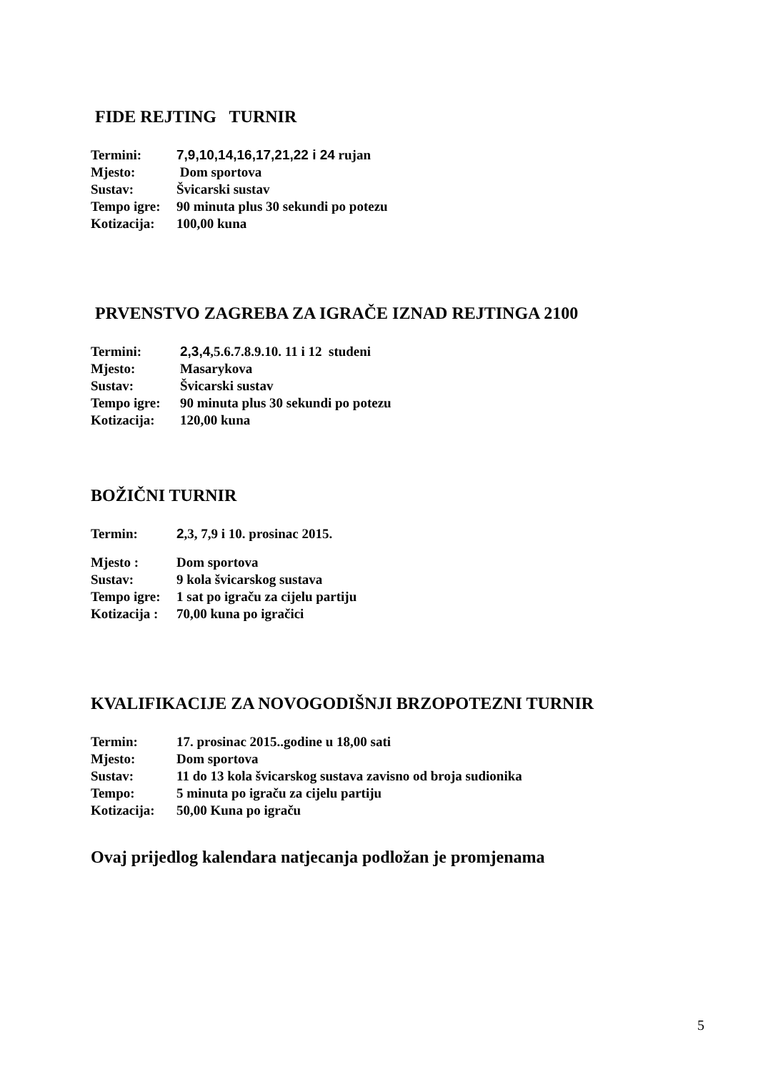FIDE REJTING TURNIR
| Termini: | 7,9,10,14,16,17,21,22 i 24 rujan |
| Mjesto: | Dom sportova |
| Sustav: | Švicarski sustav |
| Tempo igre: | 90 minuta plus 30 sekundi po potezu |
| Kotizacija: | 100,00 kuna |
PRVENSTVO ZAGREBA ZA IGRAČE IZNAD REJTINGA 2100
| Termini: | 2,3,4 ,5.6.7.8.9.10. 11 i 12 studeni |
| Mjesto: | Masarykova |
| Sustav: | Švicarski sustav |
| Tempo igre: | 90 minuta plus 30 sekundi po potezu |
| Kotizacija: | 120,00 kuna |
BOŽIČNI TURNIR
| Termin: | 2 ,3, 7,9 i 10. prosinac 2015. |
| Mjesto : | Dom sportova |
| Sustav: | 9 kola švicarskog sustava |
| Tempo igre: | 1 sat po igraču za cijelu partiju |
| Kotizacija : | 70,00 kuna po igračici |
KVALIFIKACIJE ZA NOVOGODIŠNJI BRZOPOTEZNI TURNIR
| Termin: | 17. prosinac 2015..godine u 18,00 sati |
| Mjesto: | Dom sportova |
| Sustav: | 11 do 13 kola švicarskog sustava zavisno od broja sudionika |
| Tempo: | 5 minuta po igraču za cijelu partiju |
| Kotizacija: | 50,00 Kuna po igraču |
Ovaj prijedlog kalendara natjecanja podložan je promjenama
5